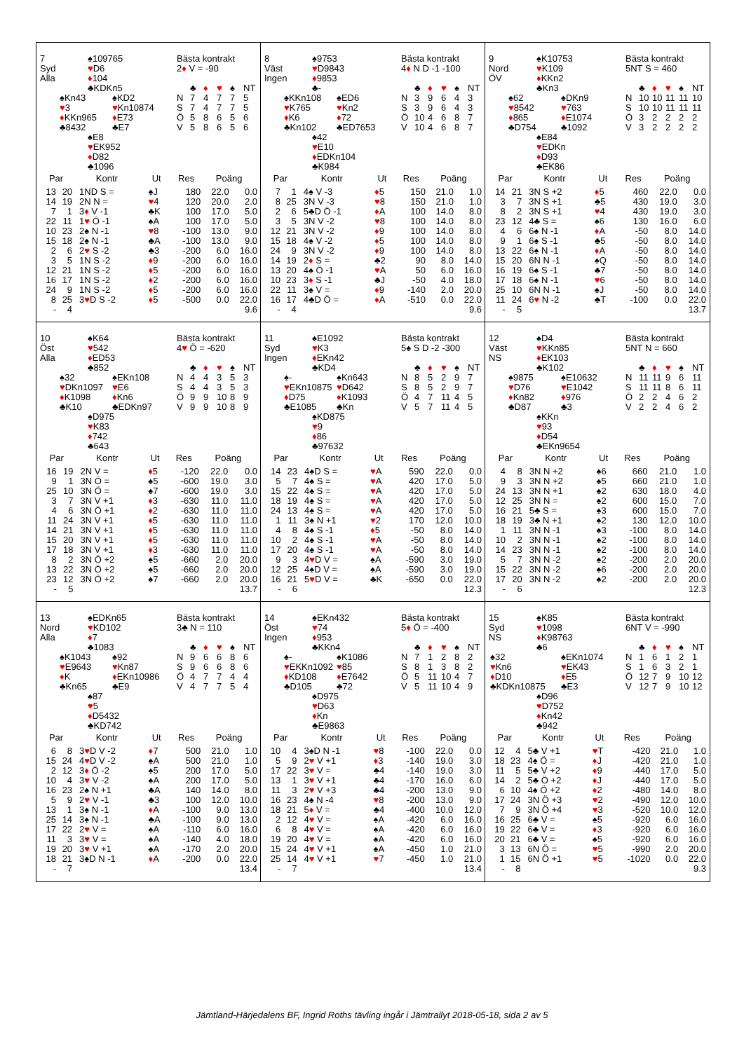7
Syd
Alla
♠109765
♥D6
♦104
♣KDKn5
♠Kn43
♥3
♦KKn965
♣8432
♠KD2
♥Kn10874
♦E73
♣E7
♠E8
♥EK952
♦D82
♣1096
Bästa kontrakt
2♦ V = -90
| | ♣ | ♦ | ♥ | ♠ | NT |
| --- | --- | --- | --- | --- | --- |
| N | 7 | 4 | 7 | 7 | 5 |
| S | 7 | 4 | 7 | 7 | 5 |
| Ö | 5 | 8 | 6 | 5 | 6 |
| V | 5 | 8 | 6 | 5 | 6 |
| Par | | Kontr | Ut | Res | Poäng | |
| --- | --- | --- | --- | --- | --- | --- |
| 13 | 20 | 1ND S = | ♠J | 180 | 22.0 | 0.0 |
| 14 | 19 | 2N N = | ♥ 4 | 120 | 20.0 | 2.0 |
| 7 | 1 | 3 ♦ V -1 | ♣K | 100 | 17.0 | 5.0 |
| 22 | 11 | 1 ♥ Ö -1 | ♠A | 100 | 17.0 | 5.0 |
| 10 | 23 | 2♠ N -1 | ♥ 8 | -100 | 13.0 | 9.0 |
| 15 | 18 | 2♠ N -1 | ♣A | -100 | 13.0 | 9.0 |
| 2 | 6 | 2 ♥ S -2 | ♣3 | -200 | 6.0 | 16.0 |
| 3 | 5 | 1N S -2 | ♦ 9 | -200 | 6.0 | 16.0 |
| 12 | 21 | 1N S -2 | ♦ 5 | -200 | 6.0 | 16.0 |
| 16 | 17 | 1N S -2 | ♦ 2 | -200 | 6.0 | 16.0 |
| 24 | 9 | 1N S -2 | ♦ 5 | -200 | 6.0 | 16.0 |
| 8 | 25 | 3 ♥ D S -2 | ♦ 5 | -500 | 0.0 | 22.0 |
| - | 4 | | | | | 9.6 |
8
Väst
Ingen
♠9753
♥D9843
♦9853
♣-
♠KKn108
♥K765
♦K6
♣Kn102
♠ED6
♥Kn2
♦72
♣ED7653
♠42
♥E10
♦EDKn104
♣K984
Bästa kontrakt
4♦ N D -1 -100
| | ♣ | ♦ | ♥ | ♠ | NT |
| --- | --- | --- | --- | --- | --- |
| N | 3 | 9 | 6 | 4 | 3 |
| S | 3 | 9 | 6 | 4 | 3 |
| Ö | 10 | 4 | 6 | 8 | 7 |
| V | 10 | 4 | 6 | 8 | 7 |
| Par | | Kontr | Ut | Res | Poäng | |
| --- | --- | --- | --- | --- | --- | --- |
| 7 | 1 | 4♠ V -3 | ♦ 5 | 150 | 21.0 | 1.0 |
| 8 | 25 | 3N V -3 | ♥ 8 | 150 | 21.0 | 1.0 |
| 2 | 6 | 5♣D Ö -1 | ♦ A | 100 | 14.0 | 8.0 |
| 3 | 5 | 3N V -2 | ♥ 8 | 100 | 14.0 | 8.0 |
| 12 | 21 | 3N V -2 | ♦ 9 | 100 | 14.0 | 8.0 |
| 15 | 18 | 4♠ V -2 | ♦ 5 | 100 | 14.0 | 8.0 |
| 24 | 9 | 3N V -2 | ♦ 9 | 100 | 14.0 | 8.0 |
| 14 | 19 | 2 ♦ S = | ♣2 | 90 | 8.0 | 14.0 |
| 13 | 20 | 4♠ Ö -1 | ♥ A | 50 | 6.0 | 16.0 |
| 10 | 23 | 3 ♦ S -1 | ♣J | -50 | 4.0 | 18.0 |
| 22 | 11 | 3♠ V = | ♦ 9 | -140 | 2.0 | 20.0 |
| 16 | 17 | 4♣D Ö = | ♦ A | -510 | 0.0 | 22.0 |
| - | 4 | | | | | 9.6 |
9
Nord
ÖV
♠K10753
♥K109
♦KKn2
♣Kn3
♠62
♥8542
♦865
♣D754
♠DKn9
♥763
♦E1074
♣1092
♠E84
♥EDKn
♦D93
♣EK86
Bästa kontrakt
5NT S = 460
| | ♣ | ♦ | ♥ | ♠ | NT |
| --- | --- | --- | --- | --- | --- |
| N | 10 | 10 | 11 | 11 | 10 |
| S | 10 | 10 | 11 | 11 | 11 |
| Ö | 3 | 2 | 2 | 2 | 2 |
| V | 3 | 2 | 2 | 2 | 2 |
| Par | | Kontr | Ut | Res | Poäng | |
| --- | --- | --- | --- | --- | --- | --- |
| 14 | 21 | 3N S +2 | ♦ 5 | 460 | 22.0 | 0.0 |
| 3 | 7 | 3N S +1 | ♣5 | 430 | 19.0 | 3.0 |
| 8 | 2 | 3N S +1 | ♥ 4 | 430 | 19.0 | 3.0 |
| 23 | 12 | 4♣ S = | ♠6 | 130 | 16.0 | 6.0 |
| 4 | 6 | 6♠ N -1 | ♦ A | -50 | 8.0 | 14.0 |
| 9 | 1 | 6♠ S -1 | ♣5 | -50 | 8.0 | 14.0 |
| 13 | 22 | 6♠ N -1 | ♦ A | -50 | 8.0 | 14.0 |
| 15 | 20 | 6N N -1 | ♠Q | -50 | 8.0 | 14.0 |
| 16 | 19 | 6♠ S -1 | ♣7 | -50 | 8.0 | 14.0 |
| 17 | 18 | 6♠ N -1 | ♥ 6 | -50 | 8.0 | 14.0 |
| 25 | 10 | 6N N -1 | ♠J | -50 | 8.0 | 14.0 |
| 11 | 24 | 6 ♥ N -2 | ♣T | -100 | 0.0 | 22.0 |
| - | 5 | | | | | 13.7 |
10
Öst
Alla
♠K64
♥542
♦ED53
♣852
♠32
♥DKn1097
♦K1098
♣K10
♠EKn108
♥E6
♦Kn6
♣EDKn97
♠D975
♥K83
♦742
♣643
Bästa kontrakt
4♥ Ö = -620
| | ♣ | ♦ | ♥ | ♠ | NT |
| --- | --- | --- | --- | --- | --- |
| N | 4 | 4 | 3 | 5 | 3 |
| S | 4 | 4 | 3 | 5 | 3 |
| Ö | 9 | 9 | 10 | 8 | 9 |
| V | 9 | 9 | 10 | 8 | 9 |
| Par | | Kontr | Ut | Res | Poäng | |
| --- | --- | --- | --- | --- | --- | --- |
| 16 | 19 | 2N V = | ♦ 5 | -120 | 22.0 | 0.0 |
| 9 | 1 | 3N Ö = | ♠5 | -600 | 19.0 | 3.0 |
| 25 | 10 | 3N Ö = | ♠7 | -600 | 19.0 | 3.0 |
| 3 | 7 | 3N V +1 | ♦ 3 | -630 | 11.0 | 11.0 |
| 4 | 6 | 3N Ö +1 | ♦ 2 | -630 | 11.0 | 11.0 |
| 11 | 24 | 3N V +1 | ♦ 5 | -630 | 11.0 | 11.0 |
| 14 | 21 | 3N V +1 | ♦ 5 | -630 | 11.0 | 11.0 |
| 15 | 20 | 3N V +1 | ♦ 5 | -630 | 11.0 | 11.0 |
| 17 | 18 | 3N V +1 | ♦ 3 | -630 | 11.0 | 11.0 |
| 8 | 2 | 3N Ö +2 | ♠5 | -660 | 2.0 | 20.0 |
| 13 | 22 | 3N Ö +2 | ♠5 | -660 | 2.0 | 20.0 |
| 23 | 12 | 3N Ö +2 | ♠7 | -660 | 2.0 | 20.0 |
| - | 5 | | | | | 13.7 |
11
Syd
Ingen
♠E1092
♥K3
♦EKn42
♣KD4
♠-
♥EKn10875
♦D75
♣E1085
♠Kn643
♥D642
♦K1093
♣Kn
♠KD875
♥9
♦86
♣97632
Bästa kontrakt
5♠ S D -2 -300
| | ♣ | ♦ | ♥ | ♠ | NT |
| --- | --- | --- | --- | --- | --- |
| N | 8 | 5 | 2 | 9 | 7 |
| S | 8 | 5 | 2 | 9 | 7 |
| Ö | 4 | 7 | 11 | 4 | 5 |
| V | 5 | 7 | 11 | 4 | 5 |
| Par | | Kontr | Ut | Res | Poäng | |
| --- | --- | --- | --- | --- | --- | --- |
| 14 | 23 | 4♠D S = | ♥ A | 590 | 22.0 | 0.0 |
| 5 | 7 | 4♠ S = | ♥ A | 420 | 17.0 | 5.0 |
| 15 | 22 | 4♠ S = | ♥ A | 420 | 17.0 | 5.0 |
| 18 | 19 | 4♠ S = | ♥ A | 420 | 17.0 | 5.0 |
| 24 | 13 | 4♠ S = | ♥ A | 420 | 17.0 | 5.0 |
| 1 | 11 | 3♠ N +1 | ♥ 2 | 170 | 12.0 | 10.0 |
| 4 | 8 | 4♠ S -1 | ♦ 5 | -50 | 8.0 | 14.0 |
| 10 | 2 | 4♠ S -1 | ♥ A | -50 | 8.0 | 14.0 |
| 17 | 20 | 4♠ S -1 | ♥ A | -50 | 8.0 | 14.0 |
| 9 | 3 | 4 ♥ D V = | ♠A | -590 | 3.0 | 19.0 |
| 12 | 25 | 4♠D V = | ♠A | -590 | 3.0 | 19.0 |
| 16 | 21 | 5 ♥ D V = | ♣K | -650 | 0.0 | 22.0 |
| - | 6 | | | | | 12.3 |
12
Väst
NS
♠D4
♥KKn85
♦EK103
♣K102
♠9875
♥D76
♦Kn82
♣D87
♠E10632
♥E1042
♦976
♣3
♠KKn
♥93
♦D54
♣EKn9654
Bästa kontrakt
5NT N = 660
| | ♣ | ♦ | ♥ | ♠ | NT |
| --- | --- | --- | --- | --- | --- |
| N | 11 | 11 | 9 | 6 | 11 |
| S | 11 | 11 | 8 | 6 | 11 |
| Ö | 2 | 2 | 4 | 6 | 2 |
| V | 2 | 2 | 4 | 6 | 2 |
| Par | | Kontr | Ut | Res | Poäng | |
| --- | --- | --- | --- | --- | --- | --- |
| 4 | 8 | 3N N +2 | ♠6 | 660 | 21.0 | 1.0 |
| 9 | 3 | 3N N +2 | ♠5 | 660 | 21.0 | 1.0 |
| 24 | 13 | 3N N +1 | ♠2 | 630 | 18.0 | 4.0 |
| 12 | 25 | 3N N = | ♠2 | 600 | 15.0 | 7.0 |
| 16 | 21 | 5♣ S = | ♠3 | 600 | 15.0 | 7.0 |
| 18 | 19 | 3♣ N +1 | ♠2 | 130 | 12.0 | 10.0 |
| 1 | 11 | 3N N -1 | ♠3 | -100 | 8.0 | 14.0 |
| 10 | 2 | 3N N -1 | ♠2 | -100 | 8.0 | 14.0 |
| 14 | 23 | 3N N -1 | ♠2 | -100 | 8.0 | 14.0 |
| 5 | 7 | 3N N -2 | ♠2 | -200 | 2.0 | 20.0 |
| 15 | 22 | 3N N -2 | ♠6 | -200 | 2.0 | 20.0 |
| 17 | 20 | 3N N -2 | ♠2 | -200 | 2.0 | 20.0 |
| - | 6 | | | | | 12.3 |
13
Nord
Alla
♠EDKn65
♥KD102
♦7
♣1083
♠K1043
♥E9643
♦K
♣Kn65
♠92
♥Kn87
♦EKn10986
♣E9
♠87
♥5
♦D5432
♣KD742
Bästa kontrakt
3♣ N = 110
| | ♣ | ♦ | ♥ | ♠ | NT |
| --- | --- | --- | --- | --- | --- |
| N | 9 | 6 | 6 | 8 | 6 |
| S | 9 | 6 | 6 | 8 | 6 |
| Ö | 4 | 7 | 7 | 4 | 4 |
| V | 4 | 7 | 7 | 5 | 4 |
| Par | | Kontr | Ut | Res | Poäng | |
| --- | --- | --- | --- | --- | --- | --- |
| 6 | 8 | 3 ♥ D V -2 | ♦ 7 | 500 | 21.0 | 1.0 |
| 15 | 24 | 4 ♥ D V -2 | ♠A | 500 | 21.0 | 1.0 |
| 2 | 12 | 3 ♦ Ö -2 | ♠5 | 200 | 17.0 | 5.0 |
| 10 | 4 | 3 ♥ V -2 | ♠A | 200 | 17.0 | 5.0 |
| 16 | 23 | 2♠ N +1 | ♣A | 140 | 14.0 | 8.0 |
| 5 | 9 | 2 ♥ V -1 | ♣3 | 100 | 12.0 | 10.0 |
| 13 | 1 | 3♠ N -1 | ♦ A | -100 | 9.0 | 13.0 |
| 25 | 14 | 3♠ N -1 | ♣A | -100 | 9.0 | 13.0 |
| 17 | 22 | 2 ♥ V = | ♠A | -110 | 6.0 | 16.0 |
| 11 | 3 | 3 ♥ V = | ♠A | -140 | 4.0 | 18.0 |
| 19 | 20 | 3 ♥ V +1 | ♠A | -170 | 2.0 | 20.0 |
| 18 | 21 | 3♠D N -1 | ♦ A | -200 | 0.0 | 22.0 |
| - | 7 | | | | | 13.4 |
14
Öst
Ingen
♠EKn432
♥74
♦953
♣KKn4
♠-
♥EKKn1092
♦KD108
♣D105
♠K1086
♥85
♦E7642
♣72
♠D975
♥D63
♦Kn
♣E9863
Bästa kontrakt
5♦ Ö = -400
| | ♣ | ♦ | ♥ | ♠ | NT |
| --- | --- | --- | --- | --- | --- |
| N | 7 | 1 | 2 | 8 | 2 |
| S | 8 | 1 | 3 | 8 | 2 |
| Ö | 5 | 11 | 10 | 4 | 7 |
| V | 5 | 11 | 10 | 4 | 9 |
| Par | | Kontr | Ut | Res | Poäng | |
| --- | --- | --- | --- | --- | --- | --- |
| 10 | 4 | 3♠D N -1 | ♥ 8 | -100 | 22.0 | 0.0 |
| 5 | 9 | 2 ♥ V +1 | ♦ 3 | -140 | 19.0 | 3.0 |
| 17 | 22 | 3 ♥ V = | ♣4 | -140 | 19.0 | 3.0 |
| 13 | 1 | 3 ♥ V +1 | ♣4 | -170 | 16.0 | 6.0 |
| 11 | 3 | 2 ♥ V +3 | ♣4 | -200 | 13.0 | 9.0 |
| 16 | 23 | 4♠ N -4 | ♥ 8 | -200 | 13.0 | 9.0 |
| 18 | 21 | 5 ♦ V = | ♣4 | -400 | 10.0 | 12.0 |
| 2 | 12 | 4 ♥ V = | ♠A | -420 | 6.0 | 16.0 |
| 6 | 8 | 4 ♥ V = | ♠A | -420 | 6.0 | 16.0 |
| 19 | 20 | 4 ♥ V = | ♠A | -420 | 6.0 | 16.0 |
| 15 | 24 | 4 ♥ V +1 | ♠A | -450 | 1.0 | 21.0 |
| 25 | 14 | 4 ♥ V +1 | ♥ 7 | -450 | 1.0 | 21.0 |
| - | 7 | | | | | 13.4 |
15
Syd
NS
♠K85
♥1098
♦K98763
♣6
♠32
♥Kn6
♦D10
♣KDKn10875
♠EKn1074
♥EK43
♦E5
♣E3
♠D96
♥D752
♦Kn42
♣942
Bästa kontrakt
6NT V = -990
| | ♣ | ♦ | ♥ | ♠ | NT |
| --- | --- | --- | --- | --- | --- |
| N | 1 | 6 | 1 | 2 | 1 |
| S | 1 | 6 | 3 | 2 | 1 |
| Ö | 12 | 7 | 9 | 10 | 12 |
| V | 12 | 7 | 9 | 10 | 12 |
| Par | | Kontr | Ut | Res | Poäng | |
| --- | --- | --- | --- | --- | --- | --- |
| 12 | 4 | 5♣ V +1 | ♥ T | -420 | 21.0 | 1.0 |
| 18 | 23 | 4♠ Ö = | ♦ J | -420 | 21.0 | 1.0 |
| 11 | 5 | 5♣ V +2 | ♦ 9 | -440 | 17.0 | 5.0 |
| 14 | 2 | 5♣ Ö +2 | ♦ J | -440 | 17.0 | 5.0 |
| 6 | 10 | 4♠ Ö +2 | ♦ 2 | -480 | 14.0 | 8.0 |
| 17 | 24 | 3N Ö +3 | ♥ 2 | -490 | 12.0 | 10.0 |
| 7 | 9 | 3N Ö +4 | ♥ 3 | -520 | 10.0 | 12.0 |
| 16 | 25 | 6♣ V = | ♠5 | -920 | 6.0 | 16.0 |
| 19 | 22 | 6♣ V = | ♦ 3 | -920 | 6.0 | 16.0 |
| 20 | 21 | 6♣ V = | ♠5 | -920 | 6.0 | 16.0 |
| 3 | 13 | 6N Ö = | ♥ 5 | -990 | 2.0 | 20.0 |
| 1 | 15 | 6N Ö +1 | ♥ 5 | -1020 | 0.0 | 22.0 |
| - | 8 | | | | | 9.3 |
Jämtland-Härjedalens BF, Ingrid Roths tävling ingår i Jämtrallyt 2018-05-18, sida 2 av 5